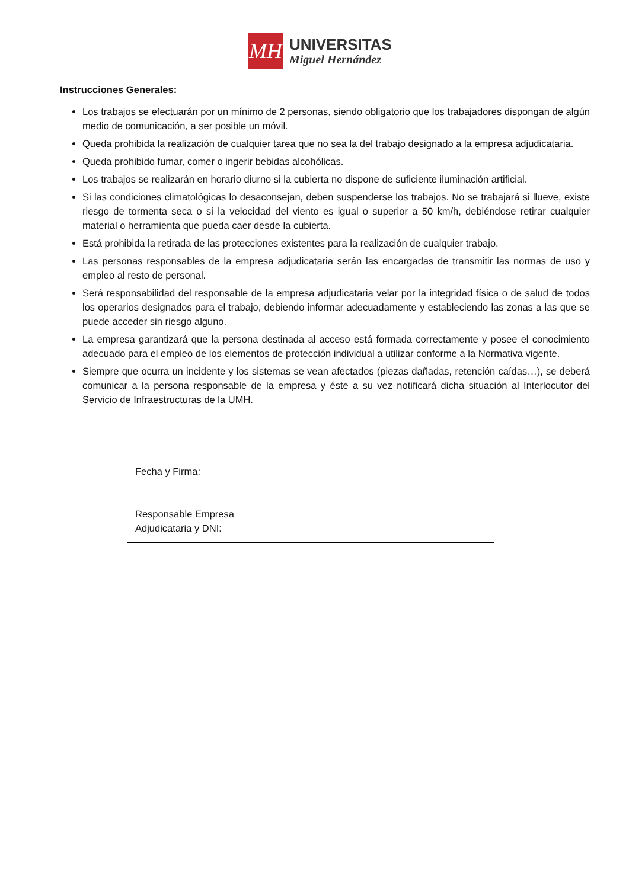MH
UNIVERSITAS
Miguel Hernández
Instrucciones Generales:
Los trabajos se efectuarán por un mínimo de 2 personas, siendo obligatorio que los trabajadores dispongan de algún medio de comunicación, a ser posible un móvil.
Queda prohibida la realización de cualquier tarea que no sea la del trabajo designado a la empresa adjudicataria.
Queda prohibido fumar, comer o ingerir bebidas alcohólicas.
Los trabajos se realizarán en horario diurno si la cubierta no dispone de suficiente iluminación artificial.
Si las condiciones climatológicas lo desaconsejan, deben suspenderse los trabajos. No se trabajará si llueve, existe riesgo de tormenta seca o si la velocidad del viento es igual o superior a 50 km/h, debiéndose retirar cualquier material o herramienta que pueda caer desde la cubierta.
Está prohibida la retirada de las protecciones existentes para la realización de cualquier trabajo.
Las personas responsables de la empresa adjudicataria serán las encargadas de transmitir las normas de uso y empleo al resto de personal.
Será responsabilidad del responsable de la empresa adjudicataria velar por la integridad física o de salud de todos los operarios designados para el trabajo, debiendo informar adecuadamente y estableciendo las zonas a las que se puede acceder sin riesgo alguno.
La empresa garantizará que la persona destinada al acceso está formada correctamente y posee el conocimiento adecuado para el empleo de los elementos de protección individual a utilizar conforme a la Normativa vigente.
Siempre que ocurra un incidente y los sistemas se vean afectados (piezas dañadas, retención caídas…), se deberá comunicar a la persona responsable de la empresa y éste a su vez notificará dicha situación al Interlocutor del Servicio de Infraestructuras de la UMH.
Fecha y Firma:
Responsable Empresa
Adjudicataria y DNI: